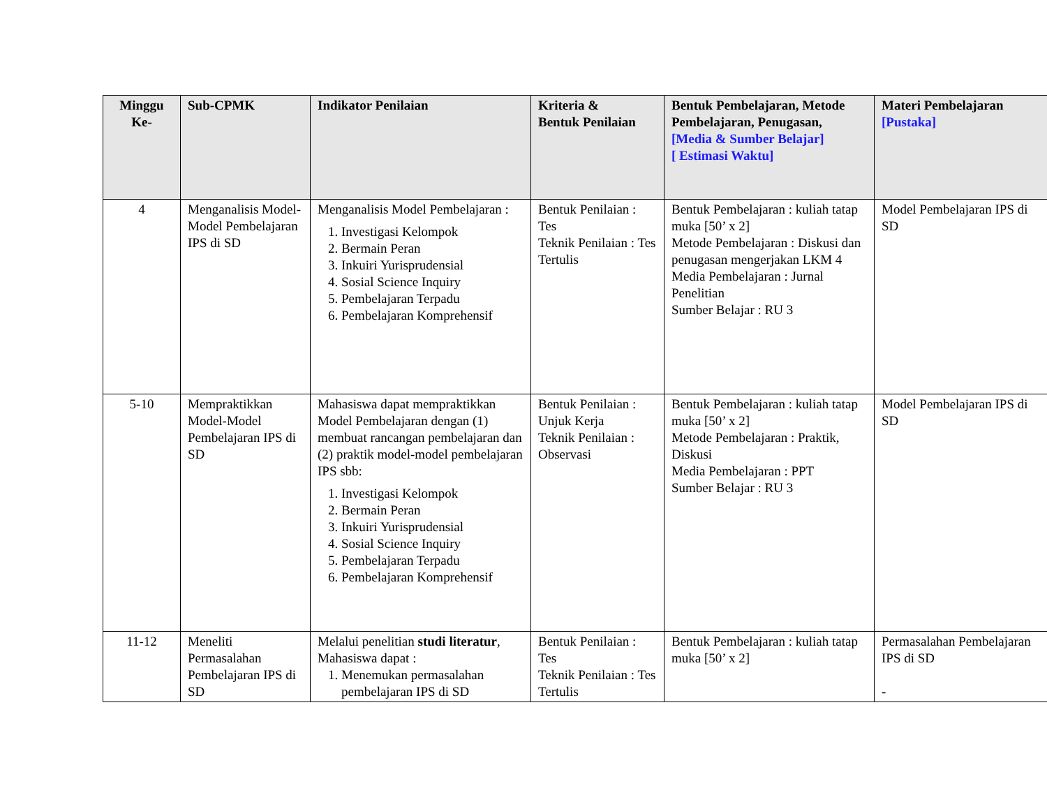| Minggu Ke- | Sub-CPMK | Indikator Penilaian | Kriteria & Bentuk Penilaian | Bentuk Pembelajaran, Metode Pembelajaran, Penugasan, [Media & Sumber Belajar] [ Estimasi Waktu] | Materi Pembelajaran [Pustaka] |
| --- | --- | --- | --- | --- | --- |
| 4 | Menganalisis Model-Model Pembelajaran IPS di SD | Menganalisis Model Pembelajaran : 1. Investigasi Kelompok 2. Bermain Peran 3. Inkuiri Yurisprudensial 4. Sosial Science Inquiry 5. Pembelajaran Terpadu 6. Pembelajaran Komprehensif | Bentuk Penilaian : Tes Teknik Penilaian : Tes Tertulis | Bentuk Pembelajaran : kuliah tatap muka [50’ x 2] Metode Pembelajaran : Diskusi dan penugasan mengerjakan LKM 4 Media Pembelajaran : Jurnal Penelitian Sumber Belajar : RU 3 | Model Pembelajaran IPS di SD |
| 5-10 | Mempraktikkan Model-Model Pembelajaran IPS di SD | Mahasiswa dapat mempraktikkan Model Pembelajaran dengan (1) membuat rancangan pembelajaran dan (2) praktik model-model pembelajaran IPS sbb: 1. Investigasi Kelompok 2. Bermain Peran 3. Inkuiri Yurisprudensial 4. Sosial Science Inquiry 5. Pembelajaran Terpadu 6. Pembelajaran Komprehensif | Bentuk Penilaian : Unjuk Kerja Teknik Penilaian : Observasi | Bentuk Pembelajaran : kuliah tatap muka [50’ x 2] Metode Pembelajaran : Praktik, Diskusi Media Pembelajaran : PPT Sumber Belajar : RU 3 | Model Pembelajaran IPS di SD |
| 11-12 | Meneliti Permasalahan Pembelajaran IPS di SD | Melalui penelitian studi literatur , Mahasiswa dapat : 1. Menemukan permasalahan pembelajaran IPS di SD | Bentuk Penilaian : Tes Teknik Penilaian : Tes Tertulis | Bentuk Pembelajaran : kuliah tatap muka [50’ x 2] | Permasalahan Pembelajaran IPS di SD - |